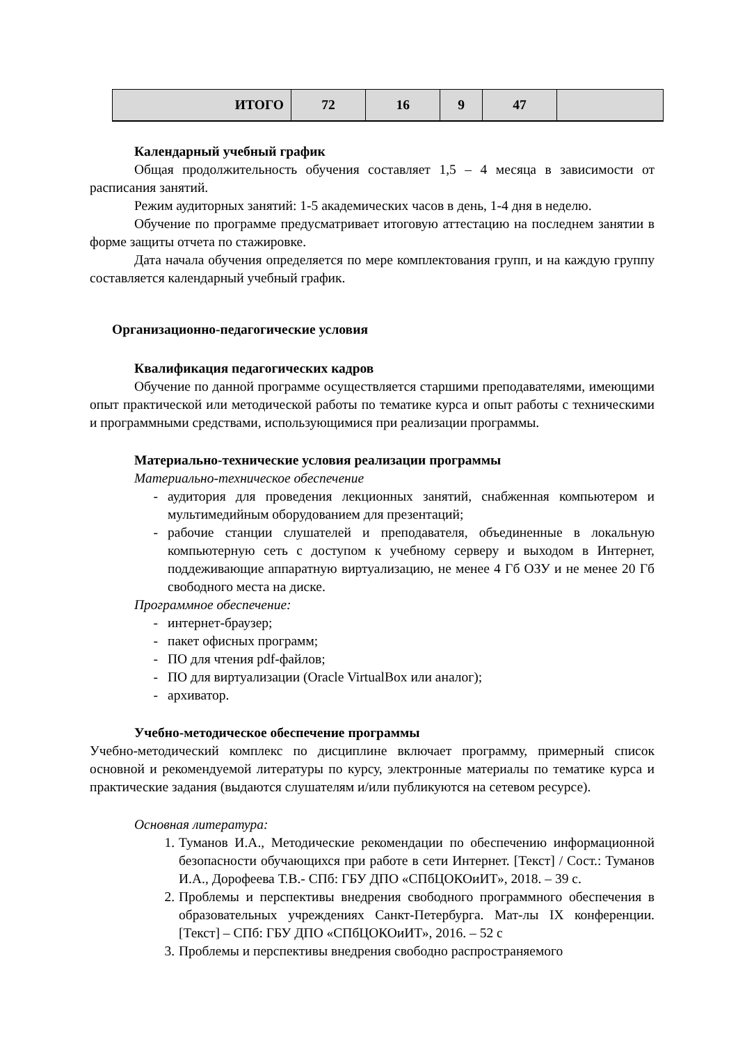| ИТОГО | 72 | 16 | 9 | 47 | |
Календарный учебный график
Общая продолжительность обучения составляет 1,5 – 4 месяца в зависимости от расписания занятий.
Режим аудиторных занятий: 1-5 академических часов в день, 1-4 дня в неделю.
Обучение по программе предусматривает итоговую аттестацию на последнем занятии в форме защиты отчета по стажировке.
Дата начала обучения определяется по мере комплектования групп, и на каждую группу составляется календарный учебный график.
Организационно-педагогические условия
Квалификация педагогических кадров
Обучение по данной программе осуществляется старшими преподавателями, имеющими опыт практической или методической работы по тематике курса и опыт работы с техническими и программными средствами, использующимися при реализации программы.
Материально-технические условия реализации программы
Материально-техническое обеспечение
- аудитория для проведения лекционных занятий, снабженная компьютером и мультимедийным оборудованием для презентаций;
- рабочие станции слушателей и преподавателя, объединенные в локальную компьютерную сеть с доступом к учебному серверу и выходом в Интернет, поддеживающие аппаратную виртуализацию, не менее 4 Гб ОЗУ и не менее 20 Гб свободного места на диске.
Программное обеспечение:
- интернет-браузер;
- пакет офисных программ;
- ПО для чтения pdf-файлов;
- ПО для виртуализации (Oracle VirtualBox или аналог);
- архиватор.
Учебно-методическое обеспечение программы
Учебно-методический комплекс по дисциплине включает программу, примерный список основной и рекомендуемой литературы по курсу, электронные материалы по тематике курса и практические задания (выдаются слушателям и/или публикуются на сетевом ресурсе).
Основная литература:
1. Туманов И.А., Методические рекомендации по обеспечению информационной безопасности обучающихся при работе в сети Интернет. [Текст] / Сост.: Туманов И.А., Дорофеева Т.В.- СПб: ГБУ ДПО «СПбЦОКОиИТ», 2018. – 39 с.
2. Проблемы и перспективы внедрения свободного программного обеспечения в образовательных учреждениях Санкт-Петербурга. Мат-лы IX конференции. [Текст] – СПб: ГБУ ДПО «СПбЦОКОиИТ», 2016. – 52 с
3. Проблемы и перспективы внедрения свободно распространяемого